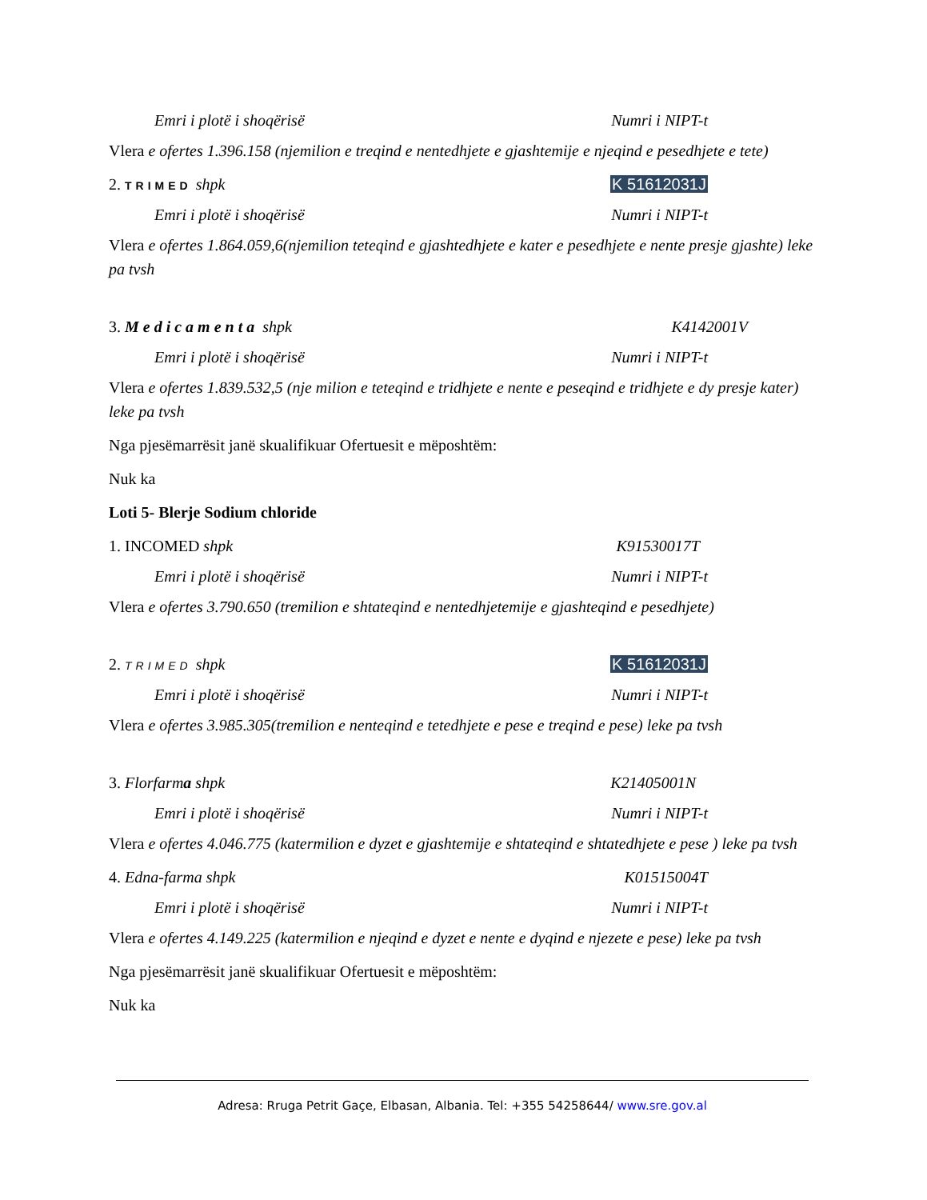Emri i plotë i shoqërisë Numri i NIPT-t
Vlera e ofertes 1.396.158 (njemilion e treqind e nentedhjete e gjashtemije e njeqind e pesedhjete e tete)
2. TRIMED shpk K 51612031J
Emri i plotë i shoqërisë Numri i NIPT-t
Vlera e ofertes 1.864.059,6(njemilion teteqind e gjashtedhjete e kater e pesedhjete e nente presje gjashte) leke pa tvsh
3. Medicamenta shpk K4142001V
Emri i plotë i shoqërisë Numri i NIPT-t
Vlera e ofertes 1.839.532,5 (nje milion e teteqind e tridhjete e nente e peseqind e tridhjete e dy presje kater) leke pa tvsh
Nga pjesëmarrësit janë skualifikuar Ofertuesit e mëposhtëm:
Nuk ka
Loti 5- Blerje Sodium chloride
1. INCOMED shpk K91530017T
Emri i plotë i shoqërisë Numri i NIPT-t
Vlera e ofertes 3.790.650 (tremilion e shtateqind e nentedhjetemije e gjashteqind e pesedhjete)
2. TRIMED shpk K 51612031J
Emri i plotë i shoqërisë Numri i NIPT-t
Vlera e ofertes 3.985.305(tremilion e nenteqind e tetedhjete e pese e treqind e pese) leke pa tvsh
3. Florfarma shpk K21405001N
Emri i plotë i shoqërisë Numri i NIPT-t
Vlera e ofertes 4.046.775 (katermilion e dyzet e gjashtemije e shtateqind e shtatedhjete e pese ) leke pa tvsh
4. Edna-farma shpk K01515004T
Emri i plotë i shoqërisë Numri i NIPT-t
Vlera e ofertes 4.149.225 (katermilion e njeqind e dyzet e nente e dyqind e njezete e pese) leke pa tvsh
Nga pjesëmarrësit janë skualifikuar Ofertuesit e mëposhtëm:
Nuk ka
Adresa: Rruga Petrit Gaçe, Elbasan, Albania. Tel: +355 54258644/ www.sre.gov.al